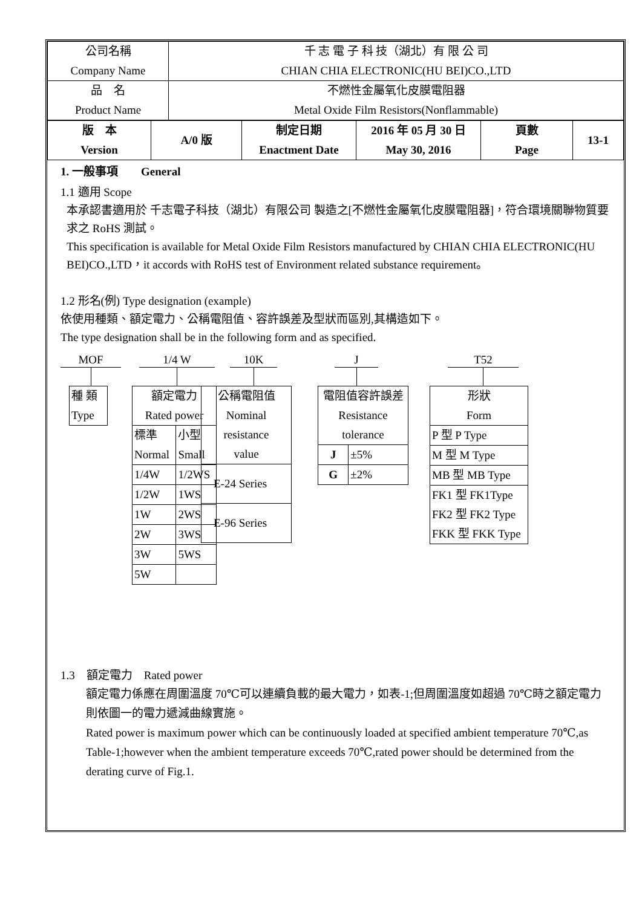| 公司名稱 Company Name | 千 志 電 子 科 技（湖北）有 限 公 司 CHIAN CHIA ELECTRONIC(HU BEI)CO.,LTD |
| 品 名 Product Name | 不燃性金屬氧化皮膜電阻器 Metal Oxide Film Resistors(Nonflammable) |
| 版 本 Version | A/0 版 | 制定日期 Enactment Date | 2016 年 05 月 30 日 May 30, 2016 | 頁數 Page | 13-1 |
1. 一般事項　　General
1.1 適用 Scope
本承認書適用於 千志電子科技（湖北）有限公司 製造之[不燃性金屬氧化皮膜電阻器]，符合環境關聯物質要求之 RoHS 測試。
This specification is available for Metal Oxide Film Resistors manufactured by CHIAN CHIA ELECTRONIC(HU BEI)CO.,LTD，it accords with RoHS test of Environment related substance requirement。
1.2 形名(例) Type designation (example)
依使用種類、額定電力、公稱電阻值、容許誤差及型狀而區別,其構造如下。
The type designation shall be in the following form and as specified.
MOF
| 種 類 Type |
1/4 W
| 額定電力 Rated power | |
| 標準 Normal | 小型 Small |
| 1/4W | 1/2WS |
| 1/2W | 1WS |
| 1W | 2WS |
| 2W | 3WS |
| 3W | 5WS |
| 5W | |
10K
| 公稱電阻值 Nominal resistance value |
| E-24 Series |
| E-96 Series |
J
| 電阻值容許誤差 Resistance tolerance | |
| J | ±5% |
| G | ±2% |
T52
| 形狀 Form |
| P 型 P Type |
| M 型 M Type |
| MB 型 MB Type |
| FK1 型 FK1Type FK2 型 FK2 Type FKK 型 FKK Type |
1.3　額定電力　Rated power
額定電力係應在周圍溫度 70℃可以連續負載的最大電力，如表-1;但周圍溫度如超過 70℃時之額定電力則依圖一的電力遞減曲線實施。
Rated power is maximum power which can be continuously loaded at specified ambient temperature 70℃,as Table-1;however when the ambient temperature exceeds 70℃,rated power should be determined from the derating curve of Fig.1.